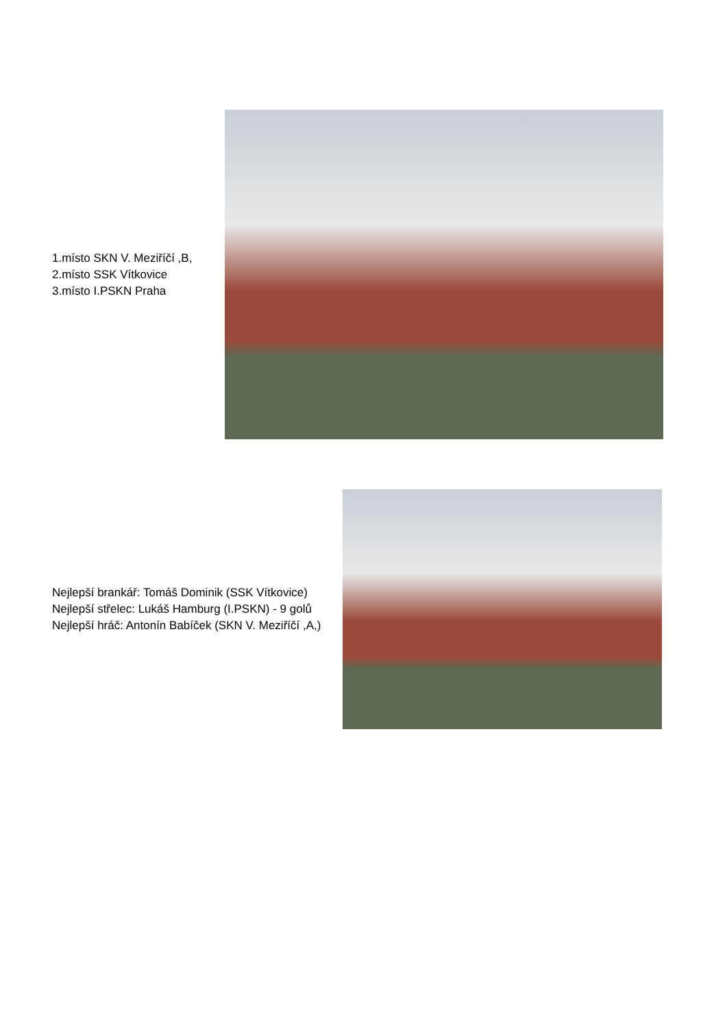1.místo SKN V. Meziříčí ,B,
2.místo SSK Vítkovice
3.místo I.PSKN Praha
Nejlepší brankář: Tomáš Dominik (SSK Vítkovice)
Nejlepší střelec: Lukáš Hamburg (I.PSKN) - 9 golů
Nejlepší hráč: Antonín Babíček (SKN V. Meziříčí ,A,)